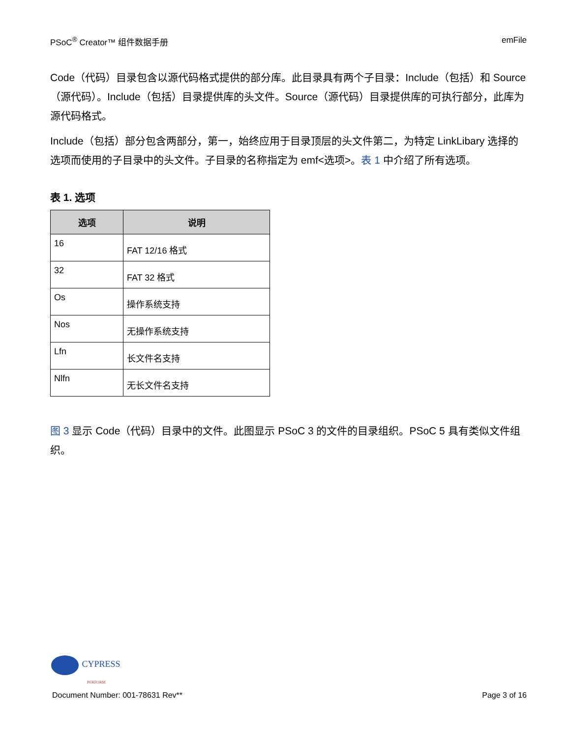PSoC<sup>®</sup> Creator™ 组件数据手册 emFile
Code（代码）目录包含以源代码格式提供的部分库。此目录具有两个子目录：Include（包括）和 Source（源代码）。Include（包括）目录提供库的头文件。Source（源代码）目录提供库的可执行部分，此库为源代码格式。
Include（包括）部分包含两部分，第一，始终应用于目录顶层的头文件第二，为特定 LinkLibary 选择的选项而使用的子目录中的头文件。子目录的名称指定为 emf<选项>。表 1 中介绍了所有选项。
表 1. 选项
| 选项 | 说明 |
| --- | --- |
| 16 | FAT 12/16 格式 |
| 32 | FAT 32 格式 |
| Os | 操作系统支持 |
| Nos | 无操作系统支持 |
| Lfn | 长文件名支持 |
| Nlfn | 无长文件名支持 |
图 3 显示 Code（代码）目录中的文件。此图显示 PSoC 3 的文件的目录组织。PSoC 5 具有类似文件组织。
CYPRESS
PERFORM
Document Number: 001-78631 Rev** Page 3 of 16